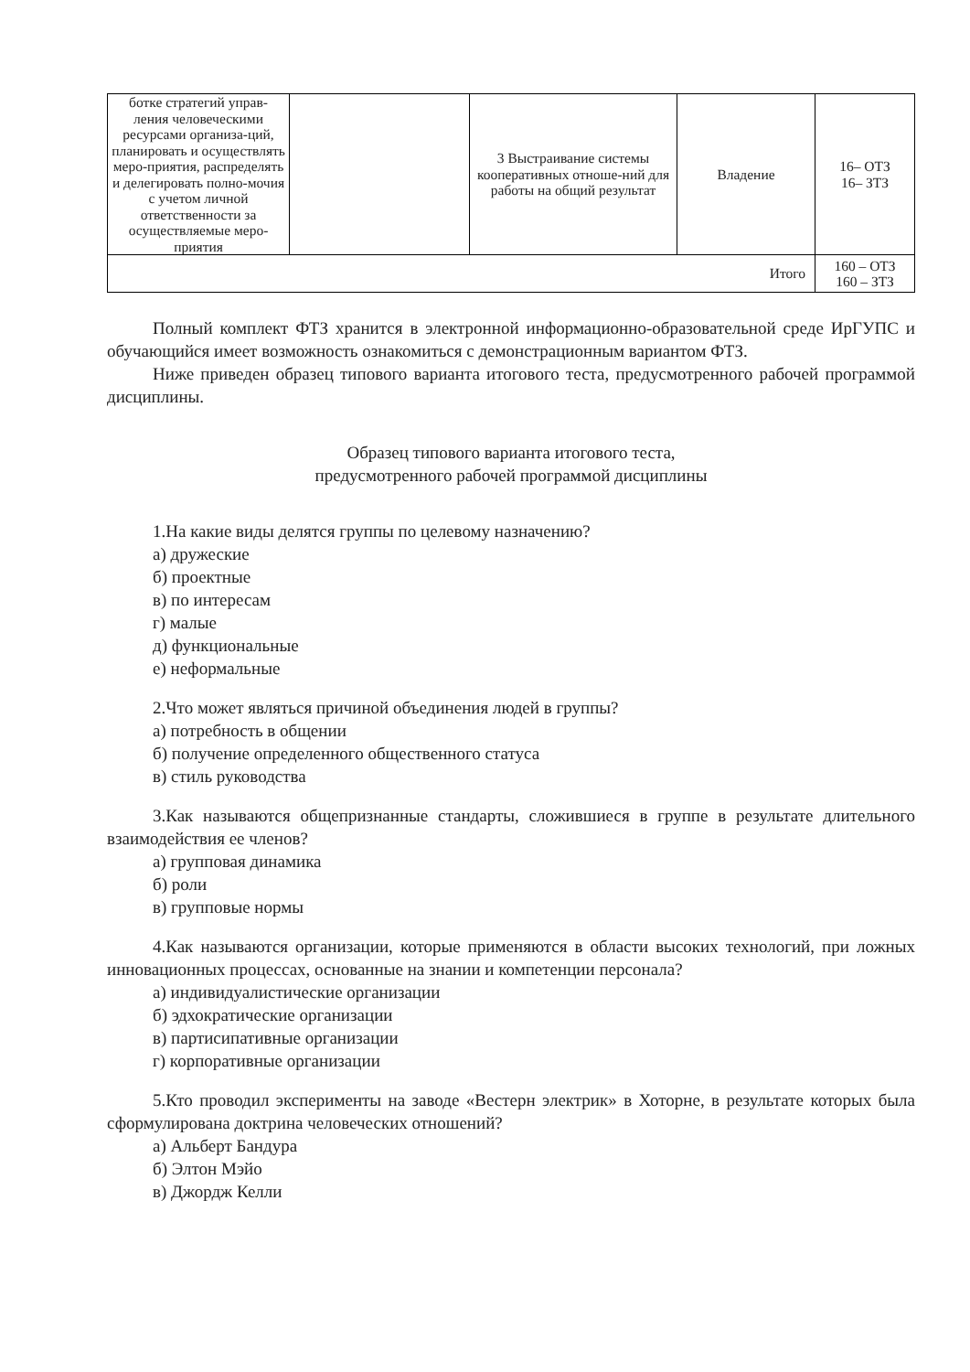| ботке стратегий управ-ления человеческими ресурсами организа-ций, планировать и осуществлять меро-приятия, распределять и делегировать полно-мочия с учетом личной ответственности за осуществляемые меро-приятия | | 3 Выстраивание системы кооперативных отноше-ний для работы на общий результат | Владение | 16– ОТЗ 16– ЗТЗ |
| Итого | | | | 160 – ОТЗ 160 – ЗТЗ |
Полный комплект ФТЗ хранится в электронной информационно-образовательной среде ИрГУПС и обучающийся имеет возможность ознакомиться с демонстрационным вариантом ФТЗ.
Ниже приведен образец типового варианта итогового теста, предусмотренного рабочей программой дисциплины.
Образец типового варианта итогового теста,
предусмотренного рабочей программой дисциплины
1.На какие виды делятся группы по целевому назначению?
а) дружеские
б) проектные
в) по интересам
г) малые
д) функциональные
е) неформальные
2.Что может являться причиной объединения людей в группы?
а) потребность в общении
б) получение определенного общественного статуса
в) стиль руководства
3.Как называются общепризнанные стандарты, сложившиеся в группе в результате длительного взаимодействия ее членов?
а) групповая динамика
б) роли
в) групповые нормы
4.Как называются организации, которые применяются в области высоких технологий, при ложных инновационных процессах, основанные на знании и компетенции персонала?
а) индивидуалистические организации
б) эдхократические организации
в) партисипативные организации
г) корпоративные организации
5.Кто проводил эксперименты на заводе «Вестерн электрик» в Хоторне, в результате которых была сформулирована доктрина человеческих отношений?
а) Альберт Бандура
б) Элтон Мэйо
в) Джордж Келли